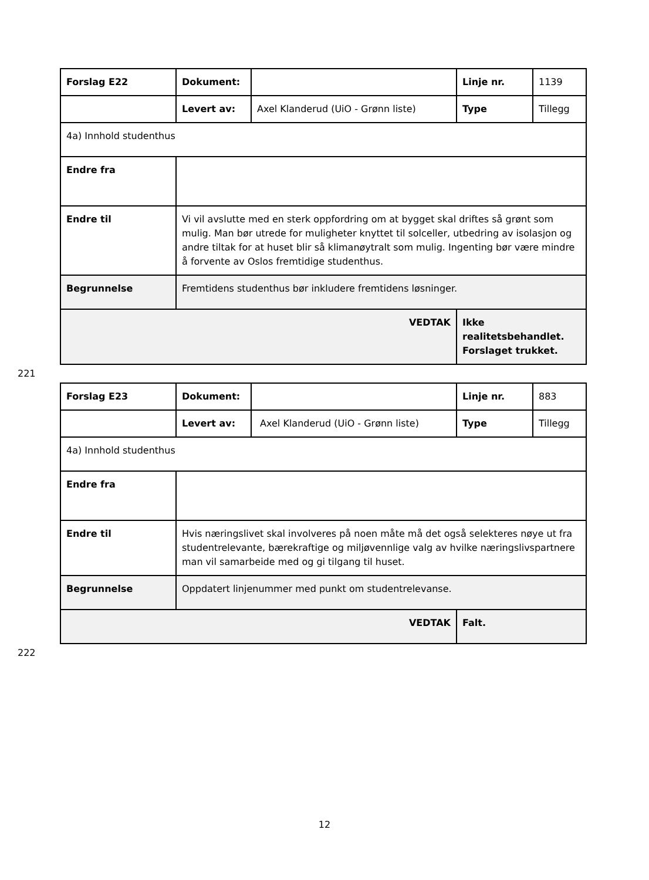| Forslag E22 | Dokument: | | Linje nr. | 1139 |
| | Levert av: | Axel Klanderud (UiO - Grønn liste) | Type | Tillegg |
| 4a) Innhold studenthus | | | | |
| Endre fra | | | | |
| Endre til | Vi vil avslutte med en sterk oppfordring om at bygget skal driftes så grønt som mulig. Man bør utrede for muligheter knyttet til solceller, utbedring av isolasjon og andre tiltak for at huset blir så klimanøytralt som mulig. Ingenting bør være mindre å forvente av Oslos fremtidige studenthus. | | | |
| Begrunnelse | Fremtidens studenthus bør inkludere fremtidens løsninger. | | | |
| VEDTAK | | | Ikke realitetsbehandlet. Forslaget trukket. | |
221
| Forslag E23 | Dokument: | | Linje nr. | 883 |
| | Levert av: | Axel Klanderud (UiO - Grønn liste) | Type | Tillegg |
| 4a) Innhold studenthus | | | | |
| Endre fra | | | | |
| Endre til | Hvis næringslivet skal involveres på noen måte må det også selekteres nøye ut fra studentrelevante, bærekraftige og miljøvennlige valg av hvilke næringslivspartnere man vil samarbeide med og gi tilgang til huset. | | | |
| Begrunnelse | Oppdatert linjenummer med punkt om studentrelevanse. | | | |
| VEDTAK | | | Falt. | |
222
12